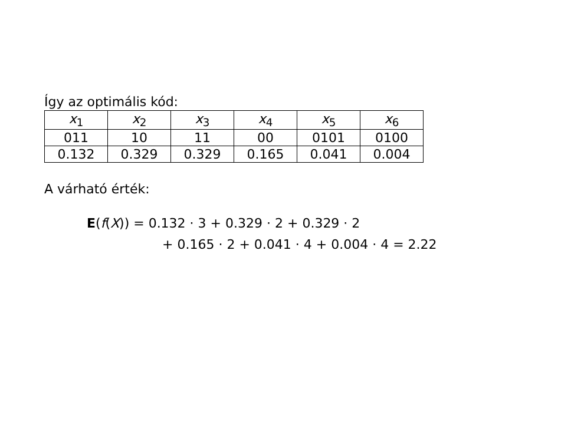Így az optimális kód:
| x<sub>1</sub> | x<sub>2</sub> | x<sub>3</sub> | x<sub>4</sub> | x<sub>5</sub> | x<sub>6</sub> |
| --- | --- | --- | --- | --- | --- |
| 011 | 10 | 11 | 00 | 0101 | 0100 |
| 0.132 | 0.329 | 0.329 | 0.165 | 0.041 | 0.004 |
A várható érték:
E(f(X)) = 0.132 · 3 + 0.329 · 2 + 0.329 · 2
+ 0.165 · 2 + 0.041 · 4 + 0.004 · 4 = 2.22